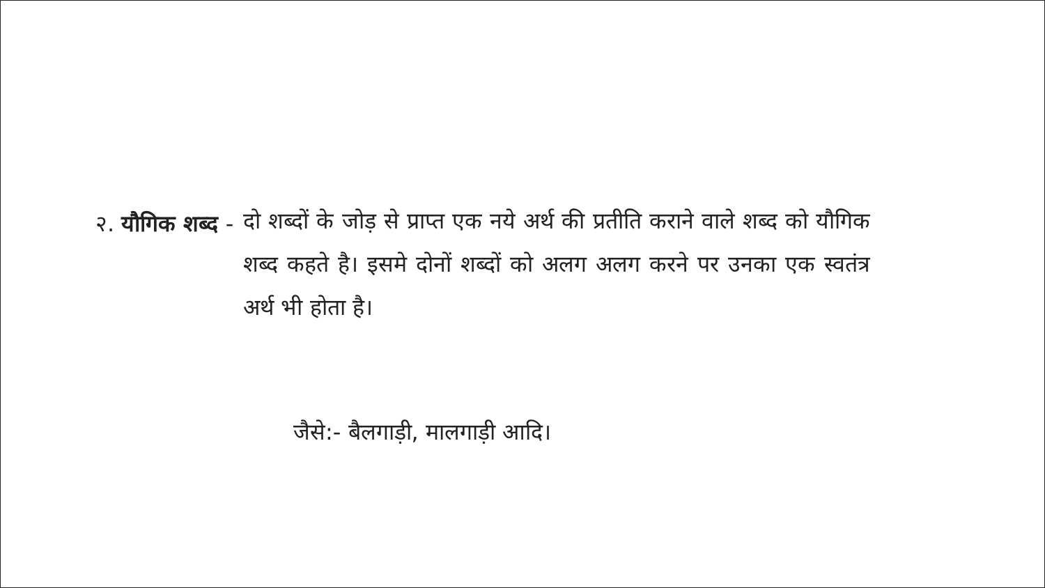२. यौगिक शब्द -
दो शब्दों के जोड़ से प्राप्त एक नये अर्थ की प्रतीति कराने वाले शब्द को यौगिक शब्द कहते है। इसमे दोनों शब्दों को अलग अलग करने पर उनका एक स्वतंत्र अर्थ भी होता है।
जैसे:- बैलगाड़ी, मालगाड़ी आदि।